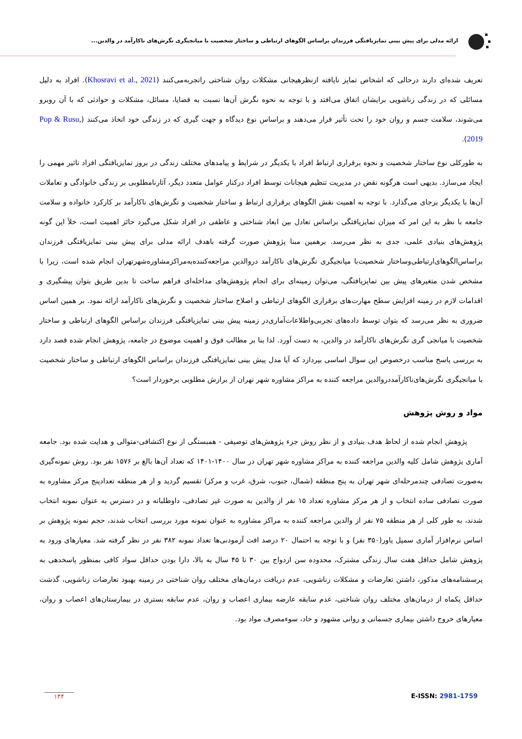ارائه مدلی برای پیش بینی تمایزیافتگی فرزندان براساس الگوهای ارتباطی و ساختار شخصیت با میانجیگری نگرش‌های ناکارآمد در والدین...
تعریف شده‌ای دارند درحالی که اشخاص تمایز نایافته ازنظرهیجانی مشکلات روان شناختی راتجربه‌می‌کنند (Khosravi et al., 2021). افراد به دلیل مسائلی که در زندگی زناشویی برایشان اتفاق می‌افتد و با توجه به نحوه نگرش آن‌ها نسبت به قضایا، مسائل، مشکلات و حوادثی که با آن روبرو می‌شوند، سلامت جسم و روان خود را تحت تأثیر قرار می‌دهند و براساس نوع دیدگاه و جهت گیری که در زندگی خود اتخاذ می‌کنند (Pop & Rusu, 2019).
به طورکلی نوع ساختار شخصیت و نحوه برقراری ارتباط افراد با یکدیگر در شرایط و پیامدهای مختلف زندگی در بروز تمایزیافتگی افراد تاثیر مهمی را ایجاد می‌سازد. بدیهی است هرگونه نقض در مدیریت تنظیم هیجانات توسط افراد درکنار عوامل متعدد دیگر، آثارنامطلوبی بر زندگی خانوادگی و تعاملات آن‌ها با یکدیگر برجای می‌گذارد. با توجه به اهمیت نقش الگوهای برقراری ارتباط و ساختار شخصیت و نگرش‌های ناکارآمد بر کارکرد خانواده و سلامت جامعه با نظر به این امر که میزان تمایزیافتگی براساس تعادل بین ابعاد شناختی و عاطفی در افراد شکل می‌گیرد حائز اهمیت است، خلأ این گونه پژوهش‌های بنیادی علمی، جدی به نظر می‌رسد. برهمین مبنا پژوهش صورت گرفته باهدف ارائه مدلی برای پیش بینی تمایزیافتگی فرزندان براساس‌الگوهای‌ارتباطی‌وساختار شخصیت‌با میانجیگری نگرش‌های ناکارآمد دروالدین مراجعه‌کننده‌به‌مراکزمشاوره‌شهرتهران انجام شده است، زیرا با مشخص شدن متغیرهای پیش بین تمایزیافتگی، می‌توان زمینه‌ای برای انجام پژوهش‌های مداخله‌ای فراهم ساخت تا بدین طریق بتوان پیشگیری و اقدامات لازم در زمینه افزایش سطح مهارت‌های برقراری الگوهای ارتباطی و اصلاح ساختار شخصیت و نگرش‌های ناکارآمد ارائه نمود. بر همین اساس ضروری به نظر می‌رسد که بتوان توسط داده‌های تجربی‌واطلاعات‌آماری‌در زمینه پیش بینی تمایزیافتگی فرزندان براساس الگوهای ارتباطی و ساختار شخصیت با میانجی گری نگرش‌های ناکارآمد در والدین، به دست آورد. لذا بنا بر مطالب فوق و اهمیت موضوع در جامعه، پژوهش انجام شده قصد دارد به بررسی پاسخ مناسب درخصوص این سوال اساسی بپردازد که آیا مدل پیش بینی تمایزیافتگی فرزندان براساس الگوهای ارتباطی و ساختار شخصیت با میانجیگری نگرش‌های‌ناکارآمددروالدین مراجعه کننده به مراکز مشاوره شهر تهران از برازش مطلوبی برخوردار است؟
مواد و روش پژوهش
پژوهش انجام شده از لحاظ هدف بنیادی و از نظر روش جزء پژوهش‌های توصیفی - همبستگی از نوع اکتشافی-متوالی و هدایت شده بود. جامعه آماری پژوهش شامل کلیه والدین مراجعه کننده به مراکز مشاوره شهر تهران در سال ۱۴۰۰-۱۴۰۱ که تعداد آن‌ها بالغ بر ۱۵۷۶ نفر بود. روش نمونه‌گیری به‌صورت تصادفی چندمرحله‌ای شهر تهران به پنج منطقه (شمال، جنوب، شرق، غرب و مرکز) تقسیم گردید و از هر منطقه تعدادپنج مرکز مشاوره به صورت تصادفی ساده انتخاب و از هر مرکز مشاوره تعداد ۱۵ نفر از والدین به صورت غیر تصادفی، داوطلبانه و در دسترس به عنوان نمونه انتخاب شدند، به طور کلی از هر منطقه ۷۵ نفر از والدین مراجعه کننده به مراکز مشاوره به عنوان نمونه مورد بررسی انتخاب شدند، حجم نمونه پژوهش بر اساس نرم‌افزار آماری سمپل پاور(۳۵۰ نفر) و با توجه به احتمال ۲۰ درصد افت آزمودنی‌ها تعداد نمونه ۳۸۲ نفر در نظر گرفته شد. معیارهای ورود به پژوهش شامل حداقل هفت سال زندگی مشترک، محدوده سن ازدواج بین ۳۰ تا ۴۵ سال به بالا، دارا بودن حداقل سواد کافی بمنظور پاسخدهی به پرسشنامه‌های مذکور، داشتن تعارضات و مشکلات زناشویی، عدم دریافت درمان‌های مختلف روان شناختی در زمینه بهبود تعارضات زناشویی، گذشت حداقل یکماه از درمان‌های مختلف روان شناختی، عدم سابقه عارضه بیماری اعصاب و روان، عدم سابقه بستری در بیمارستان‌های اعصاب و روان، معیارهای خروج داشتن بیماری جسمانی و روانی مشهود و حاد، سوءمصرف مواد بود.
۱۴۴ E-ISSN: 2981-1759